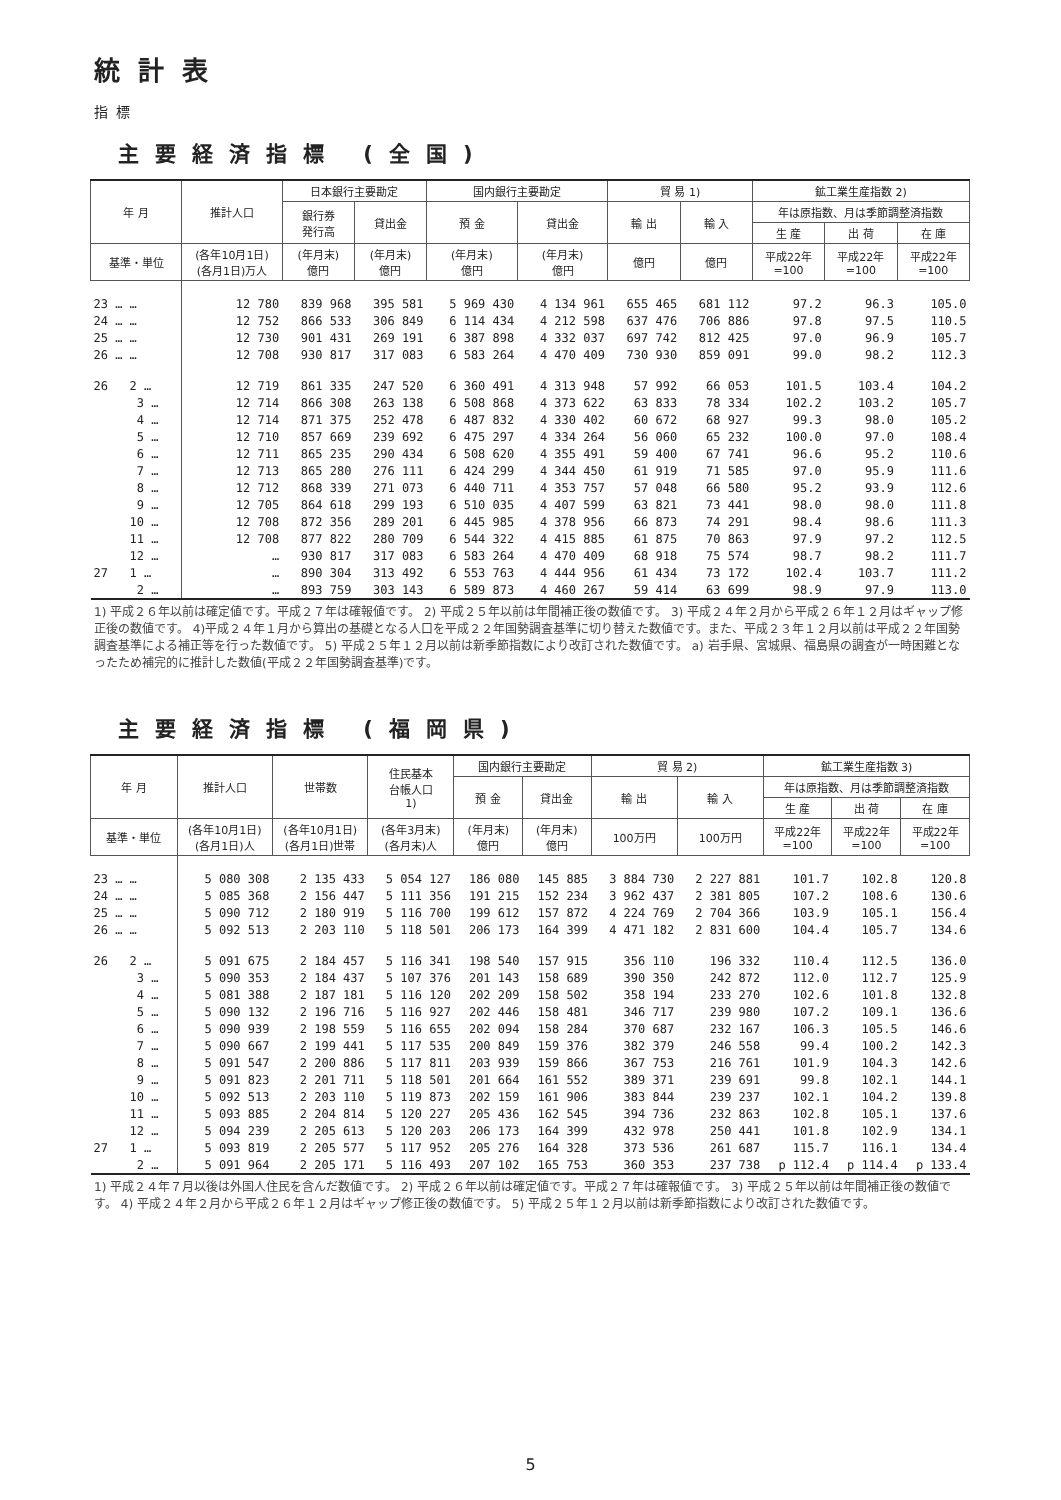統計表
指標
主要経済指標 (全国)
| 年 月 | 推計人口 | 日本銀行主要勘定 | | 国内銀行主要勘定 | | 貿 易 1) | | 鉱工業生産指数 2) | | |
| --- | --- | --- | --- | --- | --- | --- | --- | --- | --- | --- |
| | | 銀行券 発行高 | 貸出金 | 預 金 | 貸出金 | 輸 出 | 輸 入 | 年は原指数、月は季節調整済指数 | | |
| | | | | | | | | 生 産 | 出 荷 | 在 庫 |
| 基準・単位 | (各年10月1日) (各月1日)万人 | (年月末) 億円 | (年月末) 億円 | (年月末) 億円 | (年月末) 億円 | 億円 | 億円 | 平成22年 =100 | 平成22年 =100 | 平成22年 =100 |
| 23 … … | 12 780 | 839 968 | 395 581 | 5 969 430 | 4 134 961 | 655 465 | 681 112 | 97.2 | 96.3 | 105.0 |
| 24 … … | 12 752 | 866 533 | 306 849 | 6 114 434 | 4 212 598 | 637 476 | 706 886 | 97.8 | 97.5 | 110.5 |
| 25 … … | 12 730 | 901 431 | 269 191 | 6 387 898 | 4 332 037 | 697 742 | 812 425 | 97.0 | 96.9 | 105.7 |
| 26 … … | 12 708 | 930 817 | 317 083 | 6 583 264 | 4 470 409 | 730 930 | 859 091 | 99.0 | 98.2 | 112.3 |
| 26 2 … | 12 719 | 861 335 | 247 520 | 6 360 491 | 4 313 948 | 57 992 | 66 053 | 101.5 | 103.4 | 104.2 |
| 3 … | 12 714 | 866 308 | 263 138 | 6 508 868 | 4 373 622 | 63 833 | 78 334 | 102.2 | 103.2 | 105.7 |
| 4 … | 12 714 | 871 375 | 252 478 | 6 487 832 | 4 330 402 | 60 672 | 68 927 | 99.3 | 98.0 | 105.2 |
| 5 … | 12 710 | 857 669 | 239 692 | 6 475 297 | 4 334 264 | 56 060 | 65 232 | 100.0 | 97.0 | 108.4 |
| 6 … | 12 711 | 865 235 | 290 434 | 6 508 620 | 4 355 491 | 59 400 | 67 741 | 96.6 | 95.2 | 110.6 |
| 7 … | 12 713 | 865 280 | 276 111 | 6 424 299 | 4 344 450 | 61 919 | 71 585 | 97.0 | 95.9 | 111.6 |
| 8 … | 12 712 | 868 339 | 271 073 | 6 440 711 | 4 353 757 | 57 048 | 66 580 | 95.2 | 93.9 | 112.6 |
| 9 … | 12 705 | 864 618 | 299 193 | 6 510 035 | 4 407 599 | 63 821 | 73 441 | 98.0 | 98.0 | 111.8 |
| 10 … | 12 708 | 872 356 | 289 201 | 6 445 985 | 4 378 956 | 66 873 | 74 291 | 98.4 | 98.6 | 111.3 |
| 11 … | 12 708 | 877 822 | 280 709 | 6 544 322 | 4 415 885 | 61 875 | 70 863 | 97.9 | 97.2 | 112.5 |
| 12 … | … | 930 817 | 317 083 | 6 583 264 | 4 470 409 | 68 918 | 75 574 | 98.7 | 98.2 | 111.7 |
| 27 1 … | … | 890 304 | 313 492 | 6 553 763 | 4 444 956 | 61 434 | 73 172 | 102.4 | 103.7 | 111.2 |
| 2 … | … | 893 759 | 303 143 | 6 589 873 | 4 460 267 | 59 414 | 63 699 | 98.9 | 97.9 | 113.0 |
1) 平成２６年以前は確定値です。平成２７年は確報値です。 2) 平成２５年以前は年間補正後の数値です。 3) 平成２４年２月から平成２６年１２月はギャップ修正後の数値です。 4)平成２４年１月から算出の基礎となる人口を平成２２年国勢調査基準に切り替えた数値です。また、平成２３年１２月以前は平成２２年国勢調査基準による補正等を行った数値です。 5) 平成２５年１２月以前は新季節指数により改訂された数値です。 a) 岩手県、宮城県、福島県の調査が一時困難となったため補完的に推計した数値(平成２２年国勢調査基準)です。
主要経済指標 (福岡県)
| 年 月 | 推計人口 | 世帯数 | 住民基本 台帳人口 1) | 国内銀行主要勘定 | | 貿 易 2) | | 鉱工業生産指数 3) | | |
| --- | --- | --- | --- | --- | --- | --- | --- | --- | --- | --- |
| | | | | 預 金 | 貸出金 | 輸 出 | 輸 入 | 年は原指数、月は季節調整済指数 | | |
| | | | | | | | | 生 産 | 出 荷 | 在 庫 |
| 基準・単位 | (各年10月1日) (各月1日)人 | (各年10月1日) (各月1日)世帯 | (各年3月末) (各月末)人 | (年月末) 億円 | (年月末) 億円 | 100万円 | 100万円 | 平成22年 =100 | 平成22年 =100 | 平成22年 =100 |
| 23 … … | 5 080 308 | 2 135 433 | 5 054 127 | 186 080 | 145 885 | 3 884 730 | 2 227 881 | 101.7 | 102.8 | 120.8 |
| 24 … … | 5 085 368 | 2 156 447 | 5 111 356 | 191 215 | 152 234 | 3 962 437 | 2 381 805 | 107.2 | 108.6 | 130.6 |
| 25 … … | 5 090 712 | 2 180 919 | 5 116 700 | 199 612 | 157 872 | 4 224 769 | 2 704 366 | 103.9 | 105.1 | 156.4 |
| 26 … … | 5 092 513 | 2 203 110 | 5 118 501 | 206 173 | 164 399 | 4 471 182 | 2 831 600 | 104.4 | 105.7 | 134.6 |
| 26 2 … | 5 091 675 | 2 184 457 | 5 116 341 | 198 540 | 157 915 | 356 110 | 196 332 | 110.4 | 112.5 | 136.0 |
| 3 … | 5 090 353 | 2 184 437 | 5 107 376 | 201 143 | 158 689 | 390 350 | 242 872 | 112.0 | 112.7 | 125.9 |
| 4 … | 5 081 388 | 2 187 181 | 5 116 120 | 202 209 | 158 502 | 358 194 | 233 270 | 102.6 | 101.8 | 132.8 |
| 5 … | 5 090 132 | 2 196 716 | 5 116 927 | 202 446 | 158 481 | 346 717 | 239 980 | 107.2 | 109.1 | 136.6 |
| 6 … | 5 090 939 | 2 198 559 | 5 116 655 | 202 094 | 158 284 | 370 687 | 232 167 | 106.3 | 105.5 | 146.6 |
| 7 … | 5 090 667 | 2 199 441 | 5 117 535 | 200 849 | 159 376 | 382 379 | 246 558 | 99.4 | 100.2 | 142.3 |
| 8 … | 5 091 547 | 2 200 886 | 5 117 811 | 203 939 | 159 866 | 367 753 | 216 761 | 101.9 | 104.3 | 142.6 |
| 9 … | 5 091 823 | 2 201 711 | 5 118 501 | 201 664 | 161 552 | 389 371 | 239 691 | 99.8 | 102.1 | 144.1 |
| 10 … | 5 092 513 | 2 203 110 | 5 119 873 | 202 159 | 161 906 | 383 844 | 239 237 | 102.1 | 104.2 | 139.8 |
| 11 … | 5 093 885 | 2 204 814 | 5 120 227 | 205 436 | 162 545 | 394 736 | 232 863 | 102.8 | 105.1 | 137.6 |
| 12 … | 5 094 239 | 2 205 613 | 5 120 203 | 206 173 | 164 399 | 432 978 | 250 441 | 101.8 | 102.9 | 134.1 |
| 27 1 … | 5 093 819 | 2 205 577 | 5 117 952 | 205 276 | 164 328 | 373 536 | 261 687 | 115.7 | 116.1 | 134.4 |
| 2 … | 5 091 964 | 2 205 171 | 5 116 493 | 207 102 | 165 753 | 360 353 | 237 738 | p 112.4 | p 114.4 | p 133.4 |
1) 平成２４年７月以後は外国人住民を含んだ数値です。 2) 平成２６年以前は確定値です。平成２７年は確報値です。 3) 平成２５年以前は年間補正後の数値です。 4) 平成２４年２月から平成２６年１２月はギャップ修正後の数値です。 5) 平成２５年１２月以前は新季節指数により改訂された数値です。
5